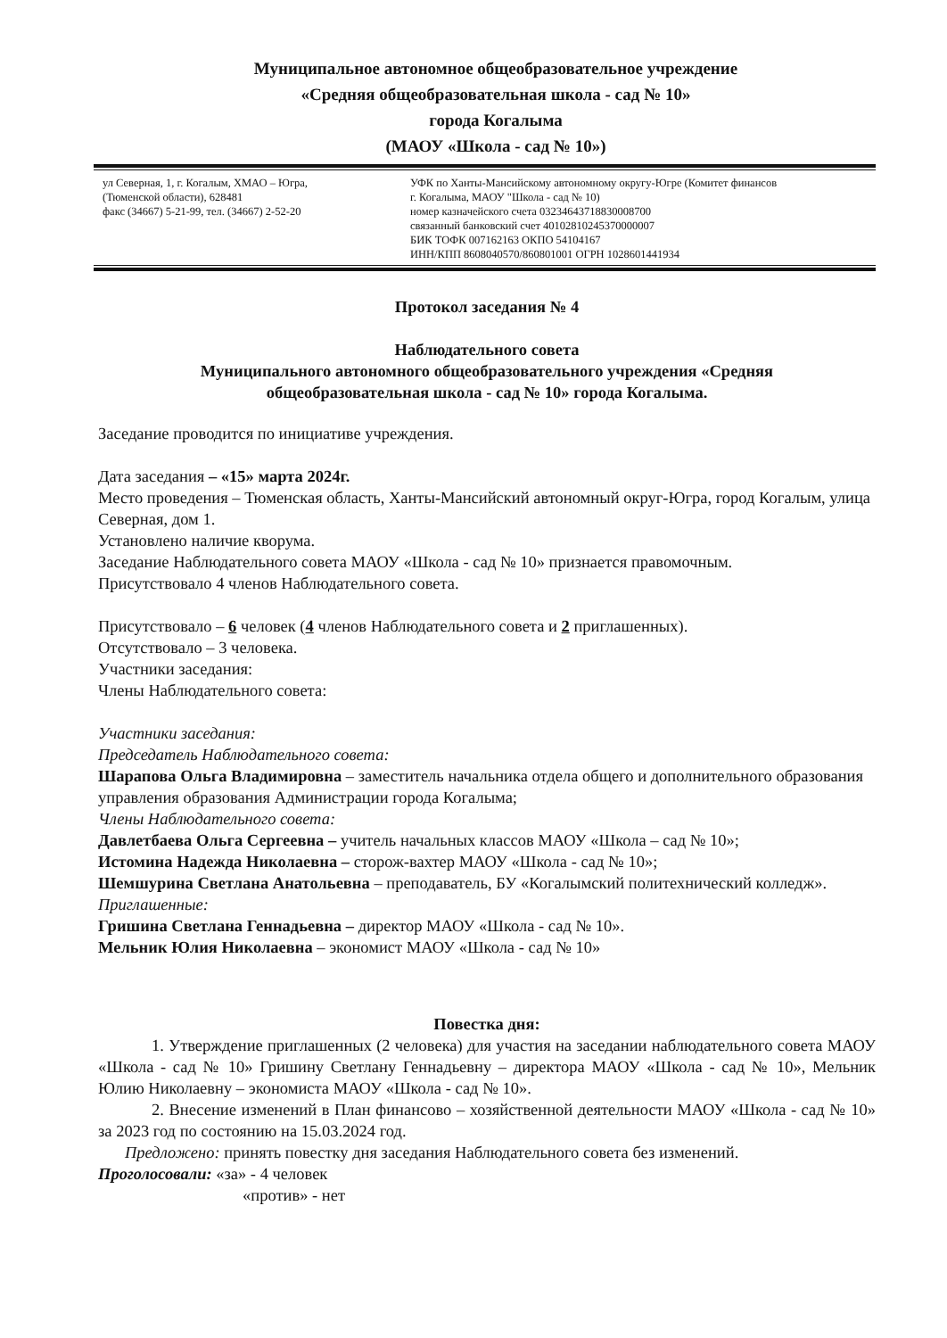Муниципальное автономное общеобразовательное учреждение
«Средняя общеобразовательная школа - сад № 10»
города Когалыма
(МАОУ «Школа - сад № 10»)
ул Северная, 1, г. Когалым, ХМАО – Югра,
(Тюменской области), 628481
факс (34667) 5-21-99, тел. (34667) 2-52-20
УФК по Ханты-Мансийскому автономному округу-Югре (Комитет финансов
г. Когалыма, МАОУ "Школа - сад № 10)
номер казначейского счета 03234643718830008700
связанный банковский счет 40102810245370000007
БИК ТОФК 007162163 ОКПО 54104167
ИНН/КПП 8608040570/860801001 ОГРН 1028601441934
Протокол заседания № 4
Наблюдательного совета
Муниципального автономного общеобразовательного учреждения «Средняя
общеобразовательная школа - сад № 10» города Когалыма.
Заседание проводится по инициативе учреждения.
Дата заседания – «15» марта 2024г.
Место проведения – Тюменская область, Ханты-Мансийский автономный округ-Югра, город Когалым, улица Северная, дом 1.
Установлено наличие кворума.
Заседание Наблюдательного совета МАОУ «Школа - сад № 10» признается правомочным.
Присутствовало 4 членов Наблюдательного совета.
Присутствовало – 6 человек (4 членов Наблюдательного совета и 2 приглашенных).
Отсутствовало – 3 человека.
Участники заседания:
Члены Наблюдательного совета:
Участники заседания:
Председатель Наблюдательного совета:
Шарапова Ольга Владимировна – заместитель начальника отдела общего и дополнительного образования управления образования Администрации города Когалыма;
Члены Наблюдательного совета:
Давлетбаева Ольга Сергеевна – учитель начальных классов МАОУ «Школа – сад № 10»;
Истомина Надежда Николаевна – сторож-вахтер МАОУ «Школа - сад № 10»;
Шемшурина Светлана Анатольевна – преподаватель, БУ «Когалымский политехнический колледж».
Приглашенные:
Гришина Светлана Геннадьевна – директор МАОУ «Школа - сад № 10».
Мельник Юлия Николаевна – экономист МАОУ «Школа - сад № 10»
Повестка дня:
1. Утверждение приглашенных (2 человека) для участия на заседании наблюдательного совета МАОУ «Школа - сад № 10» Гришину Светлану Геннадьевну – директора МАОУ «Школа - сад № 10», Мельник Юлию Николаевну – экономиста МАОУ «Школа - сад № 10».
2. Внесение изменений в План финансово – хозяйственной деятельности МАОУ «Школа - сад № 10» за 2023 год по состоянию на 15.03.2024 год.
Предложено: принять повестку дня заседания Наблюдательного совета без изменений.
Проголосовали: «за» - 4 человек
«против» - нет